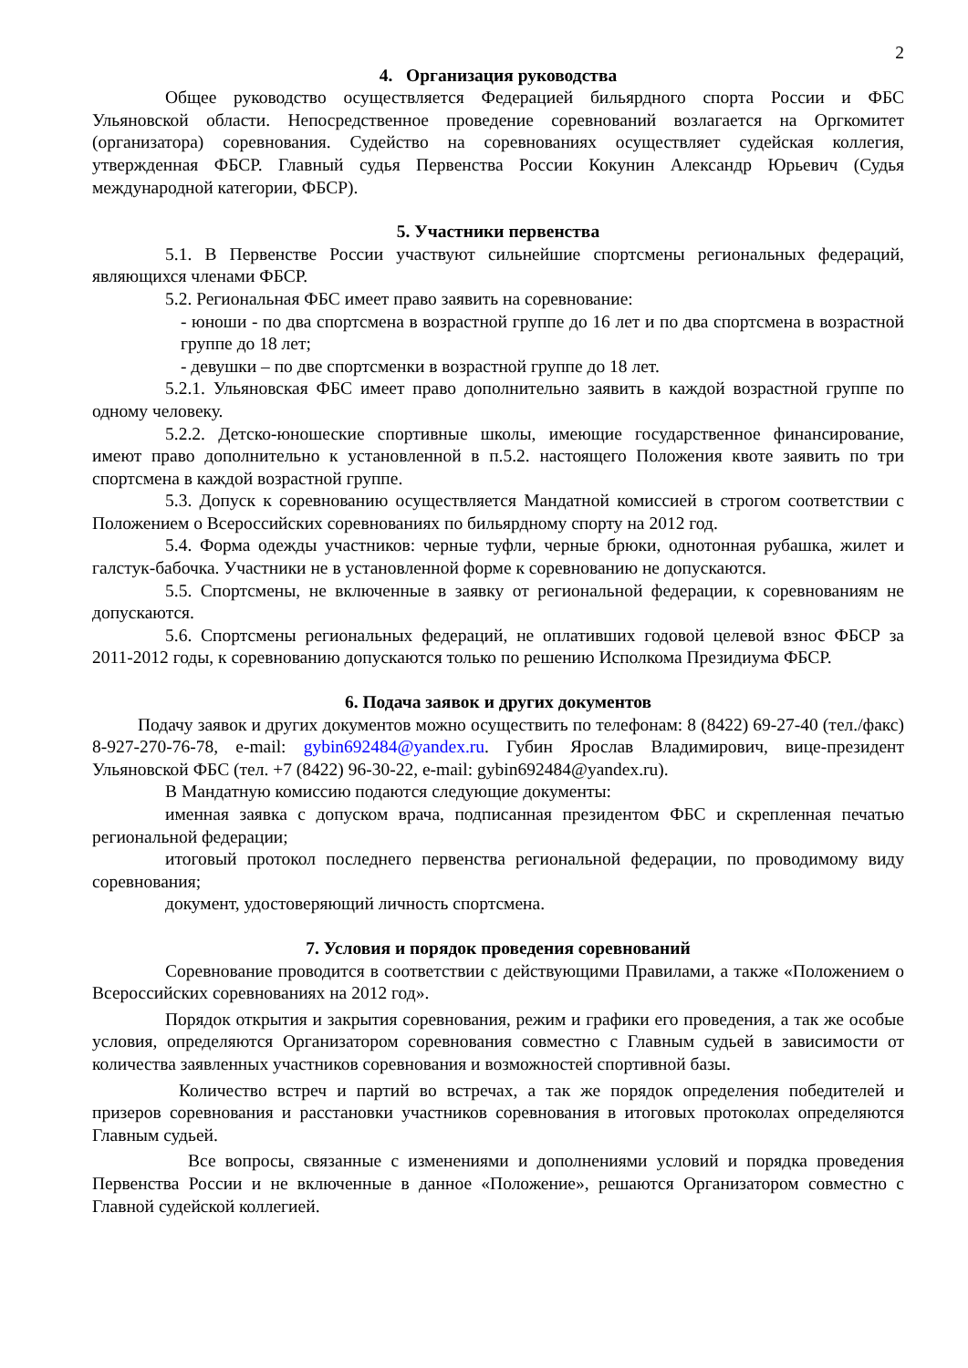2
4. Организация руководства
Общее руководство осуществляется Федерацией бильярдного спорта России и ФБС Ульяновской области. Непосредственное проведение соревнований возлагается на Оргкомитет (организатора) соревнования. Судейство на соревнованиях осуществляет судейская коллегия, утвержденная ФБСР. Главный судья Первенства России Кокунин Александр Юрьевич (Судья международной категории, ФБСР).
5. Участники первенства
5.1. В Первенстве России участвуют сильнейшие спортсмены региональных федераций, являющихся членами ФБСР.
5.2. Региональная ФБС имеет право заявить на соревнование:
- юноши - по два спортсмена в возрастной группе до 16 лет и по два спортсмена в возрастной группе до 18 лет;
- девушки – по две спортсменки в возрастной группе до 18 лет.
5.2.1. Ульяновская ФБС имеет право дополнительно заявить в каждой возрастной группе по одному человеку.
5.2.2. Детско-юношеские спортивные школы, имеющие государственное финансирование, имеют право дополнительно к установленной в п.5.2. настоящего Положения квоте заявить по три спортсмена в каждой возрастной группе.
5.3. Допуск к соревнованию осуществляется Мандатной комиссией в строгом соответствии с Положением о Всероссийских соревнованиях по бильярдному спорту на 2012 год.
5.4. Форма одежды участников: черные туфли, черные брюки, однотонная рубашка, жилет и галстук-бабочка. Участники не в установленной форме к соревнованию не допускаются.
5.5. Спортсмены, не включенные в заявку от региональной федерации, к соревнованиям не допускаются.
5.6. Спортсмены региональных федераций, не оплативших годовой целевой взнос ФБСР за 2011-2012 годы, к соревнованию допускаются только по решению Исполкома Президиума ФБСР.
6. Подача заявок и других документов
Подачу заявок и других документов можно осуществить по телефонам: 8 (8422) 69-27-40 (тел./факс) 8-927-270-76-78, e-mail: gybin692484@yandex.ru. Губин Ярослав Владимирович, вице-президент Ульяновской ФБС (тел. +7 (8422) 96-30-22, e-mail: gybin692484@yandex.ru).
В Мандатную комиссию подаются следующие документы:
именная заявка с допуском врача, подписанная президентом ФБС и скрепленная печатью региональной федерации;
итоговый протокол последнего первенства региональной федерации, по проводимому виду соревнования;
документ, удостоверяющий личность спортсмена.
7. Условия и порядок проведения соревнований
Соревнование проводится в соответствии с действующими Правилами, а также «Положением о Всероссийских соревнованиях на 2012 год».
Порядок открытия и закрытия соревнования, режим и графики его проведения, а так же особые условия, определяются Организатором соревнования совместно с Главным судьей в зависимости от количества заявленных участников соревнования и возможностей спортивной базы.
Количество встреч и партий во встречах, а так же порядок определения победителей и призеров соревнования и расстановки участников соревнования в итоговых протоколах определяются Главным судьей.
Все вопросы, связанные с изменениями и дополнениями условий и порядка проведения Первенства России и не включенные в данное «Положение», решаются Организатором совместно с Главной судейской коллегией.